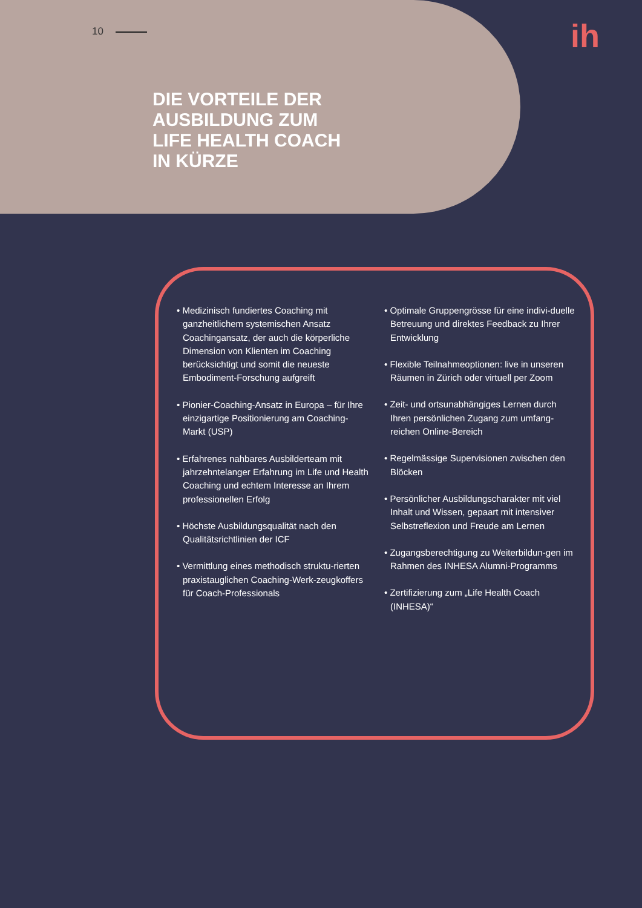10
DIE VORTEILE DER
AUSBILDUNG ZUM
LIFE HEALTH COACH
IN KÜRZE
ih
• Medizinisch fundiertes Coaching mit ganzheitlichem systemischen Ansatz Coachingansatz, der auch die körperliche Dimension von Klienten im Coaching berücksichtigt und somit die neueste Embodiment-Forschung aufgreift
• Pionier-Coaching-Ansatz in Europa – für Ihre einzigartige Positionierung am Coaching-Markt (USP)
• Erfahrenes nahbares Ausbilderteam mit jahrzehntelanger Erfahrung im Life und Health Coaching und echtem Interesse an Ihrem professionellen Erfolg
• Höchste Ausbildungsqualität nach den Qualitätsrichtlinien der ICF
• Vermittlung eines methodisch struktu-rierten praxistauglichen Coaching-Werk-zeugkoffers für Coach-Professionals
• Optimale Gruppengrösse für eine indivi-duelle Betreuung und direktes Feedback zu Ihrer Entwicklung
• Flexible Teilnahmeoptionen: live in unseren Räumen in Zürich oder virtuell per Zoom
• Zeit- und ortsunabhängiges Lernen durch Ihren persönlichen Zugang zum umfang-reichen Online-Bereich
• Regelmässige Supervisionen zwischen den Blöcken
• Persönlicher Ausbildungscharakter mit viel Inhalt und Wissen, gepaart mit intensiver Selbstreflexion und Freude am Lernen
• Zugangsberechtigung zu Weiterbildun-gen im Rahmen des INHESA Alumni-Programms
• Zertifizierung zum „Life Health Coach (INHESA)“